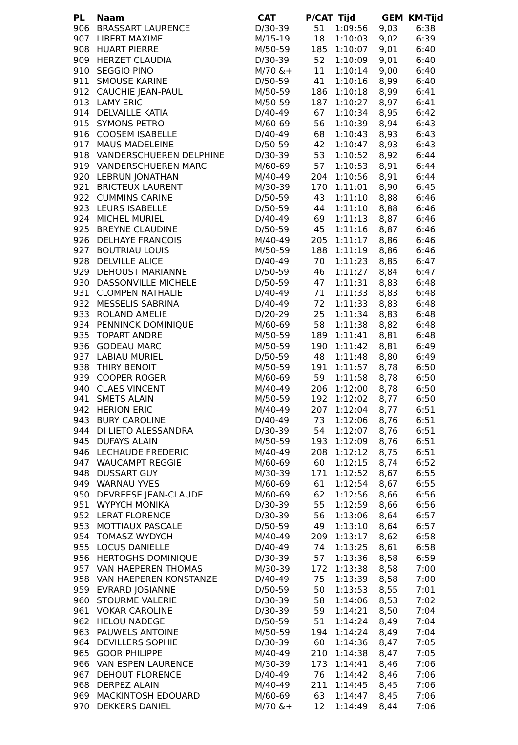| PL | Naam | CAT | P/CAT | Tijd | GEM | KM-Tijd |
| --- | --- | --- | --- | --- | --- | --- |
| 906 | BRASSART LAURENCE | D/30-39 | 51 | 1:09:56 | 9,03 | 6:38 |
| 907 | LIBERT MAXIME | M/15-19 | 18 | 1:10:03 | 9,02 | 6:39 |
| 908 | HUART PIERRE | M/50-59 | 185 | 1:10:07 | 9,01 | 6:40 |
| 909 | HERZET CLAUDIA | D/30-39 | 52 | 1:10:09 | 9,01 | 6:40 |
| 910 | SEGGIO PINO | M/70 &+ | 11 | 1:10:14 | 9,00 | 6:40 |
| 911 | SMOUSE KARINE | D/50-59 | 41 | 1:10:16 | 8,99 | 6:40 |
| 912 | CAUCHIE JEAN-PAUL | M/50-59 | 186 | 1:10:18 | 8,99 | 6:41 |
| 913 | LAMY ERIC | M/50-59 | 187 | 1:10:27 | 8,97 | 6:41 |
| 914 | DELVAILLE KATIA | D/40-49 | 67 | 1:10:34 | 8,95 | 6:42 |
| 915 | SYMONS PETRO | M/60-69 | 56 | 1:10:39 | 8,94 | 6:43 |
| 916 | COOSEM ISABELLE | D/40-49 | 68 | 1:10:43 | 8,93 | 6:43 |
| 917 | MAUS MADELEINE | D/50-59 | 42 | 1:10:47 | 8,93 | 6:43 |
| 918 | VANDERSCHUEREN DELPHINE | D/30-39 | 53 | 1:10:52 | 8,92 | 6:44 |
| 919 | VANDERSCHUEREN MARC | M/60-69 | 57 | 1:10:53 | 8,91 | 6:44 |
| 920 | LEBRUN JONATHAN | M/40-49 | 204 | 1:10:56 | 8,91 | 6:44 |
| 921 | BRICTEUX LAURENT | M/30-39 | 170 | 1:11:01 | 8,90 | 6:45 |
| 922 | CUMMINS CARINE | D/50-59 | 43 | 1:11:10 | 8,88 | 6:46 |
| 923 | LEURS ISABELLE | D/50-59 | 44 | 1:11:10 | 8,88 | 6:46 |
| 924 | MICHEL MURIEL | D/40-49 | 69 | 1:11:13 | 8,87 | 6:46 |
| 925 | BREYNE CLAUDINE | D/50-59 | 45 | 1:11:16 | 8,87 | 6:46 |
| 926 | DELHAYE FRANCOIS | M/40-49 | 205 | 1:11:17 | 8,86 | 6:46 |
| 927 | BOUTRIAU LOUIS | M/50-59 | 188 | 1:11:19 | 8,86 | 6:46 |
| 928 | DELVILLE ALICE | D/40-49 | 70 | 1:11:23 | 8,85 | 6:47 |
| 929 | DEHOUST MARIANNE | D/50-59 | 46 | 1:11:27 | 8,84 | 6:47 |
| 930 | DASSONVILLE MICHELE | D/50-59 | 47 | 1:11:31 | 8,83 | 6:48 |
| 931 | CLOMPEN NATHALIE | D/40-49 | 71 | 1:11:33 | 8,83 | 6:48 |
| 932 | MESSELIS SABRINA | D/40-49 | 72 | 1:11:33 | 8,83 | 6:48 |
| 933 | ROLAND AMELIE | D/20-29 | 25 | 1:11:34 | 8,83 | 6:48 |
| 934 | PENNINCK DOMINIQUE | M/60-69 | 58 | 1:11:38 | 8,82 | 6:48 |
| 935 | TOPART ANDRE | M/50-59 | 189 | 1:11:41 | 8,81 | 6:48 |
| 936 | GODEAU MARC | M/50-59 | 190 | 1:11:42 | 8,81 | 6:49 |
| 937 | LABIAU MURIEL | D/50-59 | 48 | 1:11:48 | 8,80 | 6:49 |
| 938 | THIRY BENOIT | M/50-59 | 191 | 1:11:57 | 8,78 | 6:50 |
| 939 | COOPER ROGER | M/60-69 | 59 | 1:11:58 | 8,78 | 6:50 |
| 940 | CLAES VINCENT | M/40-49 | 206 | 1:12:00 | 8,78 | 6:50 |
| 941 | SMETS ALAIN | M/50-59 | 192 | 1:12:02 | 8,77 | 6:50 |
| 942 | HERION ERIC | M/40-49 | 207 | 1:12:04 | 8,77 | 6:51 |
| 943 | BURY CAROLINE | D/40-49 | 73 | 1:12:06 | 8,76 | 6:51 |
| 944 | DI LIETO ALESSANDRA | D/30-39 | 54 | 1:12:07 | 8,76 | 6:51 |
| 945 | DUFAYS ALAIN | M/50-59 | 193 | 1:12:09 | 8,76 | 6:51 |
| 946 | LECHAUDE FREDERIC | M/40-49 | 208 | 1:12:12 | 8,75 | 6:51 |
| 947 | WAUCAMPT REGGIE | M/60-69 | 60 | 1:12:15 | 8,74 | 6:52 |
| 948 | DUSSART GUY | M/30-39 | 171 | 1:12:52 | 8,67 | 6:55 |
| 949 | WARNAU YVES | M/60-69 | 61 | 1:12:54 | 8,67 | 6:55 |
| 950 | DEVREESE JEAN-CLAUDE | M/60-69 | 62 | 1:12:56 | 8,66 | 6:56 |
| 951 | WYPYCH MONIKA | D/30-39 | 55 | 1:12:59 | 8,66 | 6:56 |
| 952 | LERAT FLORENCE | D/30-39 | 56 | 1:13:06 | 8,64 | 6:57 |
| 953 | MOTTIAUX PASCALE | D/50-59 | 49 | 1:13:10 | 8,64 | 6:57 |
| 954 | TOMASZ WYDYCH | M/40-49 | 209 | 1:13:17 | 8,62 | 6:58 |
| 955 | LOCUS DANIELLE | D/40-49 | 74 | 1:13:25 | 8,61 | 6:58 |
| 956 | HERTOGHS DOMINIQUE | D/30-39 | 57 | 1:13:36 | 8,58 | 6:59 |
| 957 | VAN HAEPEREN THOMAS | M/30-39 | 172 | 1:13:38 | 8,58 | 7:00 |
| 958 | VAN HAEPEREN KONSTANZE | D/40-49 | 75 | 1:13:39 | 8,58 | 7:00 |
| 959 | EVRARD JOSIANNE | D/50-59 | 50 | 1:13:53 | 8,55 | 7:01 |
| 960 | STOURME VALERIE | D/30-39 | 58 | 1:14:06 | 8,53 | 7:02 |
| 961 | VOKAR CAROLINE | D/30-39 | 59 | 1:14:21 | 8,50 | 7:04 |
| 962 | HELOU NADEGE | D/50-59 | 51 | 1:14:24 | 8,49 | 7:04 |
| 963 | PAUWELS ANTOINE | M/50-59 | 194 | 1:14:24 | 8,49 | 7:04 |
| 964 | DEVILLERS SOPHIE | D/30-39 | 60 | 1:14:36 | 8,47 | 7:05 |
| 965 | GOOR PHILIPPE | M/40-49 | 210 | 1:14:38 | 8,47 | 7:05 |
| 966 | VAN ESPEN LAURENCE | M/30-39 | 173 | 1:14:41 | 8,46 | 7:06 |
| 967 | DEHOUT FLORENCE | D/40-49 | 76 | 1:14:42 | 8,46 | 7:06 |
| 968 | DERPEZ ALAIN | M/40-49 | 211 | 1:14:45 | 8,45 | 7:06 |
| 969 | MACKINTOSH EDOUARD | M/60-69 | 63 | 1:14:47 | 8,45 | 7:06 |
| 970 | DEKKERS DANIEL | M/70 &+ | 12 | 1:14:49 | 8,44 | 7:06 |